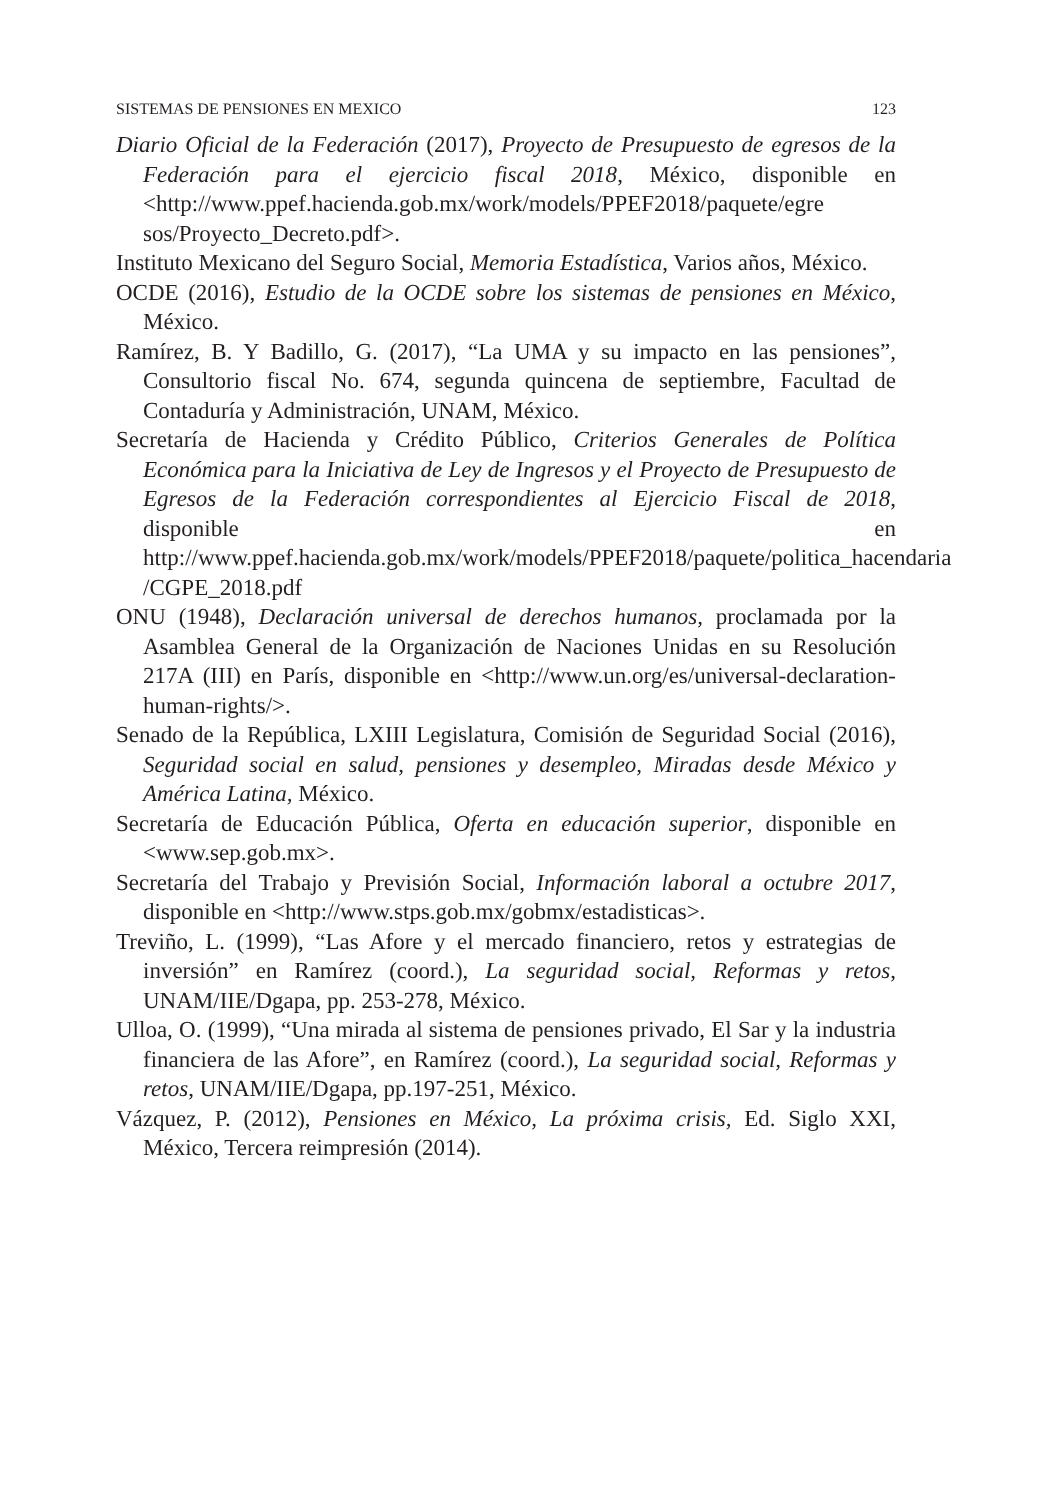SISTEMAS DE PENSIONES EN MEXICO 123
Diario Oficial de la Federación (2017), Proyecto de Presupuesto de egresos de la Federación para el ejercicio fiscal 2018, México, disponible en <http://www.ppef.hacienda.gob.mx/work/models/PPEF2018/paquete/egre sos/Proyecto_Decreto.pdf>.
Instituto Mexicano del Seguro Social, Memoria Estadística, Varios años, México.
OCDE (2016), Estudio de la OCDE sobre los sistemas de pensiones en México, México.
Ramírez, B. Y Badillo, G. (2017), “La UMA y su impacto en las pensiones”, Consultorio fiscal No. 674, segunda quincena de septiembre, Facultad de Contaduría y Administración, UNAM, México.
Secretaría de Hacienda y Crédito Público, Criterios Generales de Política Económica para la Iniciativa de Ley de Ingresos y el Proyecto de Presupuesto de Egresos de la Federación correspondientes al Ejercicio Fiscal de 2018, disponible en http://www.ppef.hacienda.gob.mx/work/models/PPEF2018/paquete/politica_hacendaria /CGPE_2018.pdf
ONU (1948), Declaración universal de derechos humanos, proclamada por la Asamblea General de la Organización de Naciones Unidas en su Resolución 217A (III) en París, disponible en <http://www.un.org/es/universal-declaration-human-rights/>.
Senado de la República, LXIII Legislatura, Comisión de Seguridad Social (2016), Seguridad social en salud, pensiones y desempleo, Miradas desde México y América Latina, México.
Secretaría de Educación Pública, Oferta en educación superior, disponible en <www.sep.gob.mx>.
Secretaría del Trabajo y Previsión Social, Información laboral a octubre 2017, disponible en <http://www.stps.gob.mx/gobmx/estadisticas>.
Treviño, L. (1999), “Las Afore y el mercado financiero, retos y estrategias de inversión” en Ramírez (coord.), La seguridad social, Reformas y retos, UNAM/IIE/Dgapa, pp. 253-278, México.
Ulloa, O. (1999), “Una mirada al sistema de pensiones privado, El Sar y la industria financiera de las Afore”, en Ramírez (coord.), La seguridad social, Reformas y retos, UNAM/IIE/Dgapa, pp.197-251, México.
Vázquez, P. (2012), Pensiones en México, La próxima crisis, Ed. Siglo XXI, México, Tercera reimpresión (2014).